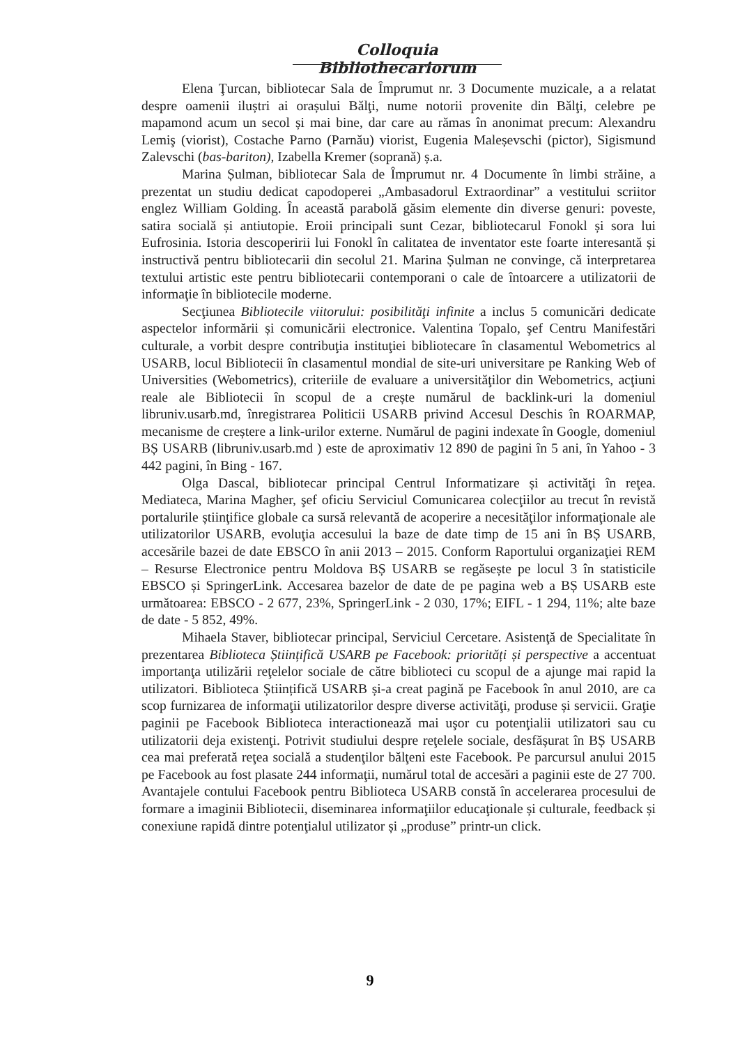Colloquia Bibliothecariorum
Elena Ţurcan, bibliotecar Sala de Împrumut nr. 3 Documente muzicale, a a relatat despre oamenii iluștri ai orașului Bălţi, nume notorii provenite din Bălţi, celebre pe mapamond acum un secol și mai bine, dar care au rămas în anonimat precum: Alexandru Lemiş (viorist), Costache Parno (Parnău) viorist, Eugenia Maleșevschi (pictor), Sigismund Zalevschi (bas-bariton), Izabella Kremer (soprană) ș.a.
Marina Șulman, bibliotecar Sala de Împrumut nr. 4 Documente în limbi străine, a prezentat un studiu dedicat capodoperei „Ambasadorul Extraordinar” a vestitului scriitor englez William Golding. În această parabolă găsim elemente din diverse genuri: poveste, satira socială și antiutopie. Eroii principali sunt Cezar, bibliotecarul Fonokl și sora lui Eufrosinia. Istoria descoperirii lui Fonokl în calitatea de inventator este foarte interesantă și instructivă pentru bibliotecarii din secolul 21. Marina Șulman ne convinge, că interpretarea textului artistic este pentru bibliotecarii contemporani o cale de întoarcere a utilizatorii de informaţie în bibliotecile moderne.
Secţiunea Bibliotecile viitorului: posibilităţi infinite a inclus 5 comunicări dedicate aspectelor informării și comunicării electronice. Valentina Topalo, şef Centru Manifestări culturale, a vorbit despre contribuţia instituţiei bibliotecare în clasamentul Webometrics al USARB, locul Bibliotecii în clasamentul mondial de site-uri universitare pe Ranking Web of Universities (Webometrics), criteriile de evaluare a universităţilor din Webometrics, acţiuni reale ale Bibliotecii în scopul de a crește numărul de backlink-uri la domeniul libruniv.usarb.md, înregistrarea Politicii USARB privind Accesul Deschis în ROARMAP, mecanisme de creștere a link-urilor externe. Numărul de pagini indexate în Google, domeniul BȘ USARB (libruniv.usarb.md ) este de aproximativ 12 890 de pagini în 5 ani, în Yahoo - 3 442 pagini, în Bing - 167.
Olga Dascal, bibliotecar principal Centrul Informatizare și activităţi în reţea. Mediateca, Marina Magher, şef oficiu Serviciul Comunicarea colecţiilor au trecut în revistă portalurile știinţifice globale ca sursă relevantă de acoperire a necesităţilor informaţionale ale utilizatorilor USARB, evoluţia accesului la baze de date timp de 15 ani în BȘ USARB, accesările bazei de date EBSCO în anii 2013 – 2015. Conform Raportului organizaţiei REM – Resurse Electronice pentru Moldova BȘ USARB se regăsește pe locul 3 în statisticile EBSCO și SpringerLink. Accesarea bazelor de date de pe pagina web a BȘ USARB este următoarea: EBSCO - 2 677, 23%, SpringerLink - 2 030, 17%; EIFL - 1 294, 11%; alte baze de date - 5 852, 49%.
Mihaela Staver, bibliotecar principal, Serviciul Cercetare. Asistenţă de Specialitate în prezentarea Biblioteca Științifică USARB pe Facebook: priorități și perspective a accentuat importanţa utilizării reţelelor sociale de către biblioteci cu scopul de a ajunge mai rapid la utilizatori. Biblioteca Științifică USARB și-a creat pagină pe Facebook în anul 2010, are ca scop furnizarea de informaţii utilizatorilor despre diverse activităţi, produse și servicii. Graţie paginii pe Facebook Biblioteca interactionează mai uşor cu potenţialii utilizatori sau cu utilizatorii deja existenţi. Potrivit studiului despre reţelele sociale, desfășurat în BȘ USARB cea mai preferată reţea socială a studenţilor bălţeni este Facebook. Pe parcursul anului 2015 pe Facebook au fost plasate 244 informaţii, numărul total de accesări a paginii este de 27 700. Avantajele contului Facebook pentru Biblioteca USARB constă în accelerarea procesului de formare a imaginii Bibliotecii, diseminarea informaţiilor educaţionale și culturale, feedback și conexiune rapidă dintre potenţialul utilizator și „produse” printr-un click.
9